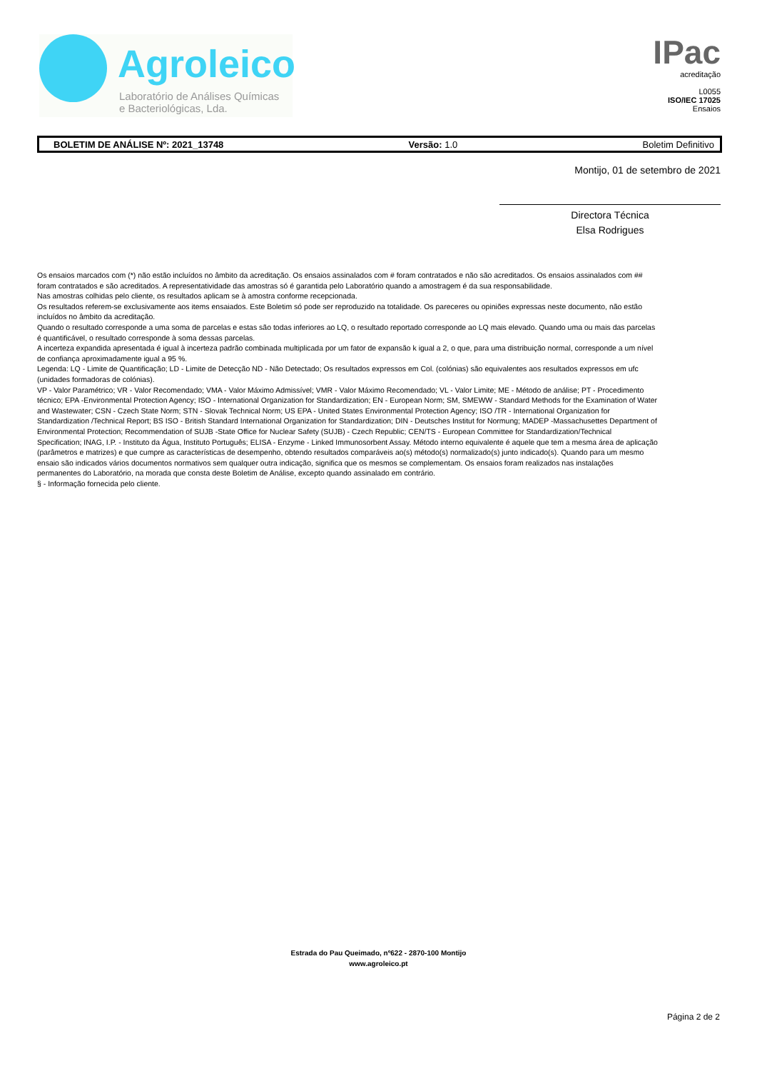Agroleico
Laboratório de Análises Químicas
e Bacteriológicas, Lda.
IPac
acreditação
L0055
ISO/IEC 17025
Ensaios
BOLETIM DE ANÁLISE Nº: 2021_13748 Versão: 1.0 Boletim Definitivo
Montijo, 01 de setembro de 2021
Directora Técnica
Elsa Rodrigues
Os ensaios marcados com (*) não estão incluídos no âmbito da acreditação. Os ensaios assinalados com # foram contratados e não são acreditados. Os ensaios assinalados com ## foram contratados e são acreditados. A representatividade das amostras só é garantida pelo Laboratório quando a amostragem é da sua responsabilidade.
Nas amostras colhidas pelo cliente, os resultados aplicam se à amostra conforme recepcionada.
Os resultados referem-se exclusivamente aos items ensaiados. Este Boletim só pode ser reproduzido na totalidade. Os pareceres ou opiniões expressas neste documento, não estão incluídos no âmbito da acreditação.
Quando o resultado corresponde a uma soma de parcelas e estas são todas inferiores ao LQ, o resultado reportado corresponde ao LQ mais elevado. Quando uma ou mais das parcelas é quantificável, o resultado corresponde à soma dessas parcelas.
A incerteza expandida apresentada é igual à incerteza padrão combinada multiplicada por um fator de expansão k igual a 2, o que, para uma distribuição normal, corresponde a um nível de confiança aproximadamente igual a 95 %.
Legenda: LQ - Limite de Quantificação; LD - Limite de Detecção ND - Não Detectado; Os resultados expressos em Col. (colónias) são equivalentes aos resultados expressos em ufc (unidades formadoras de colónias).
VP - Valor Paramétrico; VR - Valor Recomendado; VMA - Valor Máximo Admissível; VMR - Valor Máximo Recomendado; VL - Valor Limite; ME - Método de análise; PT - Procedimento técnico; EPA -Environmental Protection Agency; ISO - International Organization for Standardization; EN - European Norm; SM, SMEWW - Standard Methods for the Examination of Water and Wastewater; CSN - Czech State Norm; STN - Slovak Technical Norm; US EPA - United States Environmental Protection Agency; ISO /TR - International Organization for Standardization /Technical Report; BS ISO - British Standard International Organization for Standardization; DIN - Deutsches Institut for Normung; MADEP -Massachusettes Department of Environmental Protection; Recommendation of SUJB -State Office for Nuclear Safety (SUJB) - Czech Republic; CEN/TS - European Committee for Standardization/Technical Specification; INAG, I.P. - Instituto da Água, Instituto Português; ELISA - Enzyme - Linked Immunosorbent Assay. Método interno equivalente é aquele que tem a mesma área de aplicação (parâmetros e matrizes) e que cumpre as características de desempenho, obtendo resultados comparáveis ao(s) método(s) normalizado(s) junto indicado(s). Quando para um mesmo ensaio são indicados vários documentos normativos sem qualquer outra indicação, significa que os mesmos se complementam. Os ensaios foram realizados nas instalações permanentes do Laboratório, na morada que consta deste Boletim de Análise, excepto quando assinalado em contrário.
§ - Informação fornecida pelo cliente.
Estrada do Pau Queimado, nº622 - 2870-100 Montijo
www.agroleico.pt
Página 2 de 2